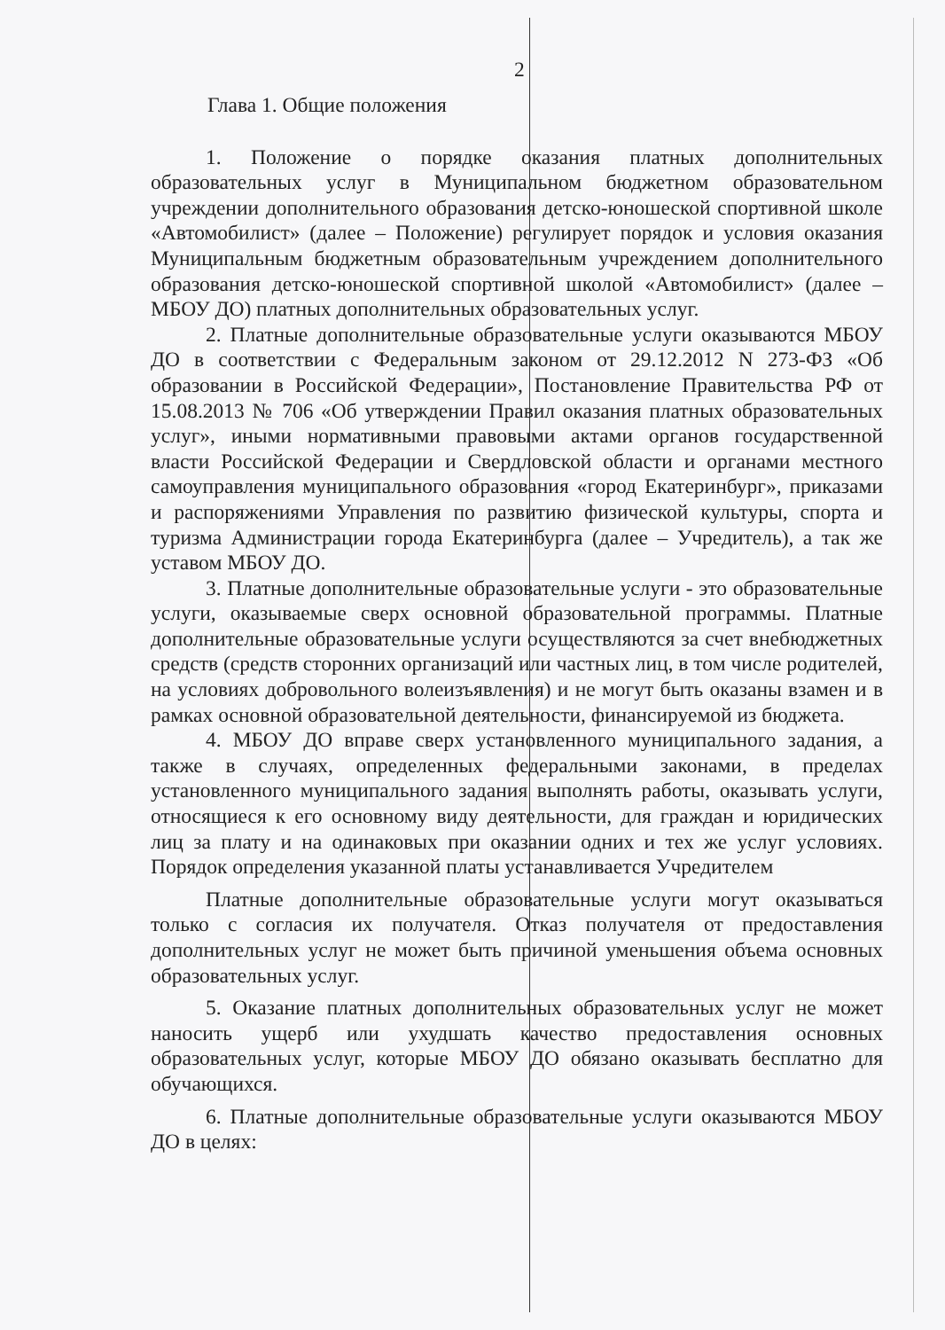2
Глава 1. Общие положения
1. Положение о порядке оказания платных дополнительных образовательных услуг в Муниципальном бюджетном образовательном учреждении дополнительного образования детско-юношеской спортивной школе «Автомобилист» (далее – Положение) регулирует порядок и условия оказания Муниципальным бюджетным образовательным учреждением дополнительного образования детско-юношеской спортивной школой «Автомобилист» (далее – МБОУ ДО) платных дополнительных образовательных услуг.
2. Платные дополнительные образовательные услуги оказываются МБОУ ДО в соответствии с Федеральным законом от 29.12.2012 N 273-ФЗ «Об образовании в Российской Федерации», Постановление Правительства РФ от 15.08.2013 № 706 «Об утверждении Правил оказания платных образовательных услуг», иными нормативными правовыми актами органов государственной власти Российской Федерации и Свердловской области и органами местного самоуправления муниципального образования «город Екатеринбург», приказами и распоряжениями Управления по развитию физической культуры, спорта и туризма Администрации города Екатеринбурга (далее – Учредитель), а так же уставом МБОУ ДО.
3. Платные дополнительные образовательные услуги - это образовательные услуги, оказываемые сверх основной образовательной программы. Платные дополнительные образовательные услуги осуществляются за счет внебюджетных средств (средств сторонних организаций или частных лиц, в том числе родителей, на условиях добровольного волеизъявления) и не могут быть оказаны взамен и в рамках основной образовательной деятельности, финансируемой из бюджета.
4. МБОУ ДО вправе сверх установленного муниципального задания, а также в случаях, определенных федеральными законами, в пределах установленного муниципального задания выполнять работы, оказывать услуги, относящиеся к его основному виду деятельности, для граждан и юридических лиц за плату и на одинаковых при оказании одних и тех же услуг условиях. Порядок определения указанной платы устанавливается Учредителем
Платные дополнительные образовательные услуги могут оказываться только с согласия их получателя. Отказ получателя от предоставления дополнительных услуг не может быть причиной уменьшения объема основных образовательных услуг.
5. Оказание платных дополнительных образовательных услуг не может наносить ущерб или ухудшать качество предоставления основных образовательных услуг, которые МБОУ ДО обязано оказывать бесплатно для обучающихся.
6. Платные дополнительные образовательные услуги оказываются МБОУ ДО в целях: